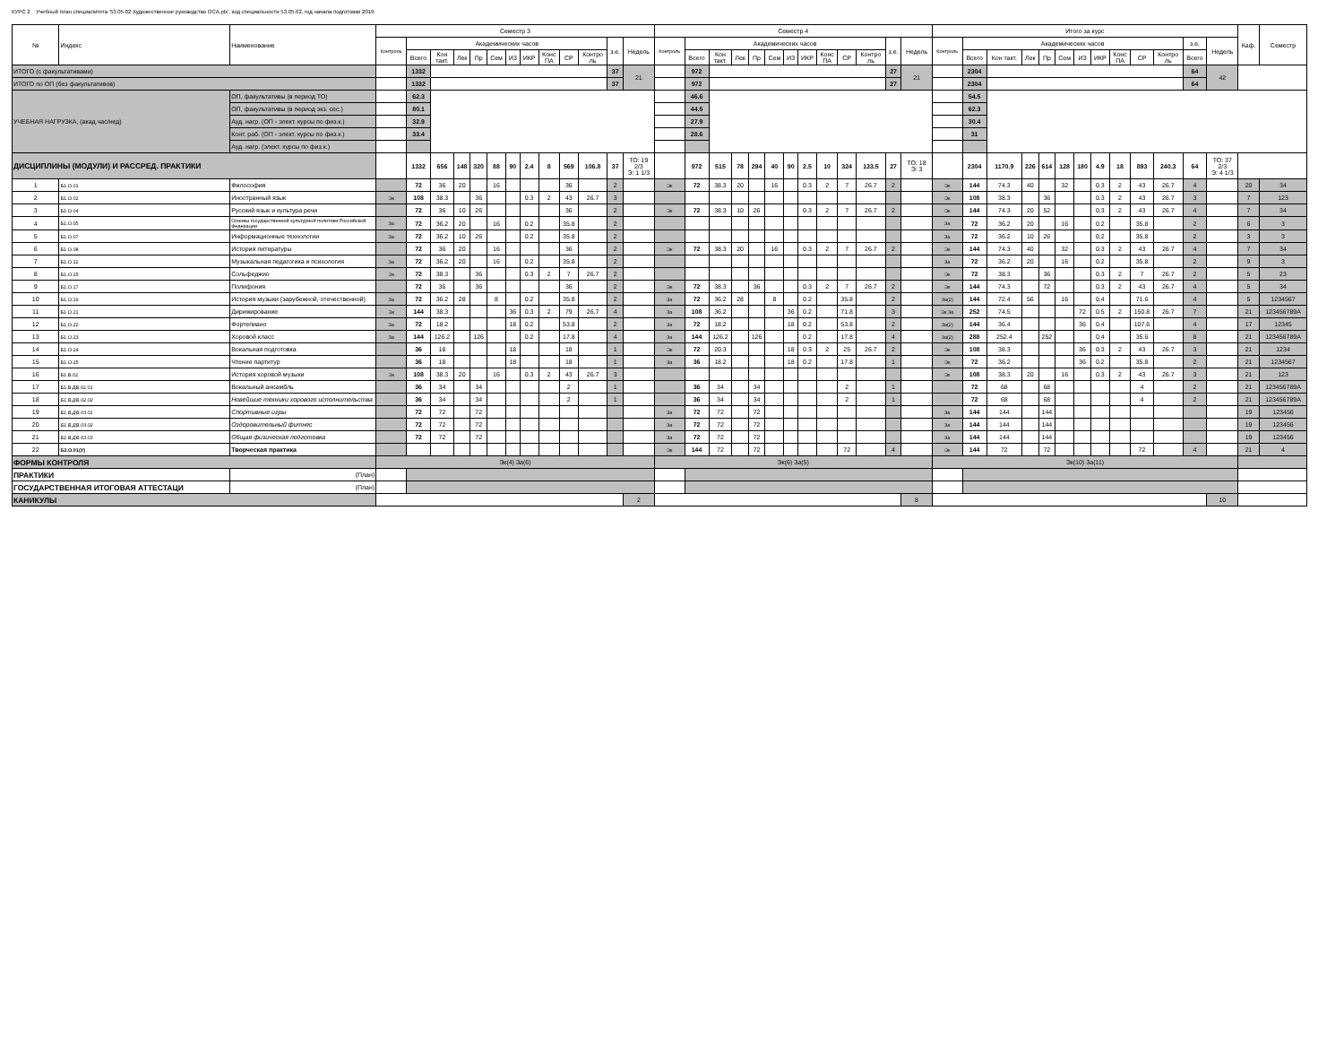КУРС 2 Учебный план специалитета '53.05.02 Художественное руководство ОСА.plx', код специальности 53.05.02, год начала подготовки 2019
| № | Индекс | Наименование | Семестр 3 | | | | | | | | | | | | | Семестр 4 | | | | | | | | | | | | | Итого за курс | | | | | | | | | | | | | Каф. | Семестр |
| --- | --- | --- | --- | --- | --- | --- | --- | --- | --- | --- | --- | --- | --- | --- | --- | --- | --- | --- | --- | --- | --- | --- | --- | --- | --- | --- | --- | --- | --- | --- | --- | --- | --- | --- | --- | --- | --- | --- | --- | --- | --- | --- | --- |
| | | | Контроль | Академических часов | | | | | | | | | | з.е. | Недель | Контроль | Академических часов | | | | | | | | | | з.е. | Недель | Контроль | Академических часов | | | | | | | | | | з.е. | Недель | | |
| | | | | Всего | Кон такт. | Лек | Пр | Сем | ИЗ | ИКР | Конс ПА | СР | Контро ль | | | | Всего | Кон такт. | Лек | Пр | Сем | ИЗ | ИКР | Конс ПА | СР | Контро ль | | | | Всего | Кон такт. | Лек | Пр | Сем | ИЗ | ИКР | Конс ПА | СР | Контро ль | Всего | | | |
| ИТОГО (с факультативами) | | | | 1332 | | | | | | | | | | 37 | 21 | | 972 | | | | | | | | | | 27 | 21 | | 2304 | | | | | | | | | | 64 | 42 | | |
| ИТОГО по ОП (без факультативов) | | | | 1332 | | | | | | | | | | 37 | | | 972 | | | | | | | | | | 27 | | | 2304 | | | | | | | | | | 64 | | | |
| УЧЕБНАЯ НАГРУЗКА, (акад.час/нед) | | ОП, факультативы (в период ТО) | | 62.3 | | | | | | | | | | | | | 46.6 | | | | | | | | | | | | | 54.5 | | | | | | | | | | | | | |
| | | ОП, факультативы (в период экз. сес.) | | 80.1 | | | | | | | | | | | | | 44.5 | | | | | | | | | | | | | 62.3 | | | | | | | | | | | | | |
| | | Ауд. нагр. (ОП - элект. курсы по физ.к.) | | 32.9 | | | | | | | | | | | | | 27.9 | | | | | | | | | | | | | 30.4 | | | | | | | | | | | | | |
| | | Конт. раб. (ОП - элект. курсы по физ.к.) | | 33.4 | | | | | | | | | | | | | 28.6 | | | | | | | | | | | | | 31 | | | | | | | | | | | | | |
| | | Ауд. нагр. (элект. курсы по физ.к.) | | | | | | | | | | | | | | | | | | | | | | | | | | | | | | | | | | | | | | | | | |
| ДИСЦИПЛИНЫ (МОДУЛИ) И РАССРЕД. ПРАКТИКИ | | | | 1332 | 656 | 148 | 320 | 88 | 90 | 2.4 | 8 | 569 | 106.8 | 37 | ТО: 19 2/3 Э: 1 1/3 | | 972 | 515 | 78 | 294 | 40 | 90 | 2.5 | 10 | 324 | 133.5 | 27 | ТО: 18 Э: 3 | | 2304 | 1170.9 | 226 | 614 | 128 | 180 | 4.9 | 18 | 893 | 240.3 | 64 | ТО: 37 2/3 Э: 4 1/3 | | |
| 1 | Б1.О.01 | Философия | | 72 | 36 | 20 | | 16 | | | | 36 | | 2 | | Эк | 72 | 38.3 | 20 | | 16 | | 0.3 | 2 | 7 | 26.7 | 2 | | Эк | 144 | 74.3 | 40 | | 32 | | 0.3 | 2 | 43 | 26.7 | 4 | | 20 | 34 |
| 2 | Б1.О.02 | Иностранный язык | Эк | 108 | 38.3 | | 36 | | | 0.3 | 2 | 43 | 26.7 | 3 | | | | | | | | | | | | | | | Эк | 108 | 38.3 | | 36 | | | 0.3 | 2 | 43 | 26.7 | 3 | | 7 | 123 |
| 3 | Б1.О.04 | Русский язык и культура речи | | 72 | 36 | 10 | 26 | | | | | 36 | | 2 | | Эк | 72 | 38.3 | 10 | 26 | | | 0.3 | 2 | 7 | 26.7 | 2 | | Эк | 144 | 74.3 | 20 | 52 | | | 0.3 | 2 | 43 | 26.7 | 4 | | 7 | 34 |
| 4 | Б1.О.05 | Основы государственной культурной политики Российской Федерации | За | 72 | 36.2 | 20 | | 16 | | 0.2 | | 35.8 | | 2 | | | | | | | | | | | | | | | За | 72 | 36.2 | 20 | | 16 | | 0.2 | | 35.8 | | 2 | | 6 | 3 |
| 5 | Б1.О.07 | Информационные технологии | За | 72 | 36.2 | 10 | 26 | | | 0.2 | | 35.8 | | 2 | | | | | | | | | | | | | | | За | 72 | 36.2 | 10 | 26 | | | 0.2 | | 35.8 | | 2 | | 3 | 3 |
| 6 | Б1.О.08 | История литературы | | 72 | 36 | 20 | | 16 | | | | 36 | | 2 | | Эк | 72 | 38.3 | 20 | | 16 | | 0.3 | 2 | 7 | 26.7 | 2 | | Эк | 144 | 74.3 | 40 | | 32 | | 0.3 | 2 | 43 | 26.7 | 4 | | 7 | 34 |
| 7 | Б1.О.12 | Музыкальная педагогика и психология | За | 72 | 36.2 | 20 | | 16 | | 0.2 | | 35.8 | | 2 | | | | | | | | | | | | | | | За | 72 | 36.2 | 20 | | 16 | | 0.2 | | 35.8 | | 2 | | 9 | 3 |
| 8 | Б1.О.15 | Сольфеджио | Эк | 72 | 38.3 | | 36 | | | 0.3 | 2 | 7 | 26.7 | 2 | | | | | | | | | | | | | | | Эк | 72 | 38.3 | | 36 | | | 0.3 | 2 | 7 | 26.7 | 2 | | 5 | 23 |
| 9 | Б1.О.17 | Полифония | | 72 | 36 | | 36 | | | | | 36 | | 2 | | Эк | 72 | 38.3 | | 36 | | | 0.3 | 2 | 7 | 26.7 | 2 | | Эк | 144 | 74.3 | | 72 | | | 0.3 | 2 | 43 | 26.7 | 4 | | 5 | 34 |
| 10 | Б1.О.19 | История музыки (зарубежной, отечественной) | За | 72 | 36.2 | 28 | | 8 | | 0.2 | | 35.8 | | 2 | | За | 72 | 36.2 | 28 | | 8 | | 0.2 | | 35.8 | | 2 | | За(2) | 144 | 72.4 | 56 | | 16 | | 0.4 | | 71.6 | | 4 | | 5 | 1234567 |
| 11 | Б1.О.21 | Дирижирование | Эк | 144 | 38.3 | | | | 36 | 0.3 | 2 | 79 | 26.7 | 4 | | За | 108 | 36.2 | | | | 36 | 0.2 | | 71.8 | | 3 | | Эк За | 252 | 74.5 | | | | 72 | 0.5 | 2 | 150.8 | 26.7 | 7 | | 21 | 123456789А |
| 12 | Б1.О.22 | Фортепиано | За | 72 | 18.2 | | | | 18 | 0.2 | | 53.8 | | 2 | | За | 72 | 18.2 | | | | 18 | 0.2 | | 53.8 | | 2 | | За(2) | 144 | 36.4 | | | | 36 | 0.4 | | 107.6 | | 4 | | 17 | 12345 |
| 13 | Б1.О.23 | Хоровой класс | За | 144 | 126.2 | | 126 | | | 0.2 | | 17.8 | | 4 | | За | 144 | 126.2 | | 126 | | | 0.2 | | 17.8 | | 4 | | За(2) | 288 | 252.4 | | 252 | | | 0.4 | | 35.6 | | 8 | | 21 | 123456789А |
| 14 | Б1.О.24 | Вокальная подготовка | | 36 | 18 | | | | 18 | | | 18 | | 1 | | Эк | 72 | 20.3 | | | | 18 | 0.3 | 2 | 25 | 26.7 | 2 | | Эк | 108 | 38.3 | | | | 36 | 0.3 | 2 | 43 | 26.7 | 3 | | 21 | 1234 |
| 15 | Б1.О.25 | Чтение партитур | | 36 | 18 | | | | 18 | | | 18 | | 1 | | За | 36 | 18.2 | | | | 18 | 0.2 | | 17.8 | | 1 | | Эк | 72 | 36.2 | | | | 36 | 0.2 | | 35.8 | | 2 | | 21 | 1234567 |
| 16 | Б1.В.02 | История хоровой музыки | Эк | 108 | 38.3 | 20 | | 16 | | 0.3 | 2 | 43 | 26.7 | 3 | | | | | | | | | | | | | | | Эк | 108 | 38.3 | 20 | | 16 | | 0.3 | 2 | 43 | 26.7 | 3 | | 21 | 123 |
| 17 | Б1.В.ДВ.02.01 | Вокальный ансамбль | | 36 | 34 | | 34 | | | | | 2 | | 1 | | | 36 | 34 | | 34 | | | | | 2 | | 1 | | | 72 | 68 | | 68 | | | | | 4 | | 2 | | 21 | 123456789А |
| 18 | Б1.В.ДВ.02.02 | Новейшие техники хорового исполнительства | | 36 | 34 | | 34 | | | | | 2 | | 1 | | | 36 | 34 | | 34 | | | | | 2 | | 1 | | | 72 | 68 | | 68 | | | | | 4 | | 2 | | 21 | 123456789А |
| 19 | Б1.В.ДВ.03.01 | Спортивные игры | | 72 | 72 | | 72 | | | | | | | | | За | 72 | 72 | | 72 | | | | | | | | | За | 144 | 144 | | 144 | | | | | | | | | 19 | 123456 |
| 20 | Б1.В.ДВ.03.02 | Оздоровительный фитнес | | 72 | 72 | | 72 | | | | | | | | | За | 72 | 72 | | 72 | | | | | | | | | За | 144 | 144 | | 144 | | | | | | | | | 19 | 123456 |
| 21 | Б1.В.ДВ.03.03 | Общая физическая подготовка | | 72 | 72 | | 72 | | | | | | | | | За | 72 | 72 | | 72 | | | | | | | | | За | 144 | 144 | | 144 | | | | | | | | | 19 | 123456 |
| 22 | Б2.О.01(У) | Творческая практика | | | | | | | | | | | | | | Эк | 144 | 72 | | 72 | | | | | 72 | | 4 | | Эк | 144 | 72 | | 72 | | | | | 72 | | 4 | | 21 | 4 |
| ФОРМЫ КОНТРОЛЯ | | | Эк(4) За(6) | | | | | | | | | | | | | Эк(6) За(5) | | | | | | | | | | | | | Эк(10) За(11) | | | | | | | | | | | | | | |
| ПРАКТИКИ | | (План) | | | | | | | | | | | | | | | | | | | | | | | | | | | | | | | | | | | | | | | | | |
| ГОСУДАРСТВЕННАЯ ИТОГОВАЯ АТТЕСТАЦИ | | (План) | | | | | | | | | | | | | | | | | | | | | | | | | | | | | | | | | | | | | | | | | |
| КАНИКУЛЫ | | | | | | | | | | | | | | | 2 | | | | | | | | | | | | | 8 | | | | | | | | | | | | | 10 | | |